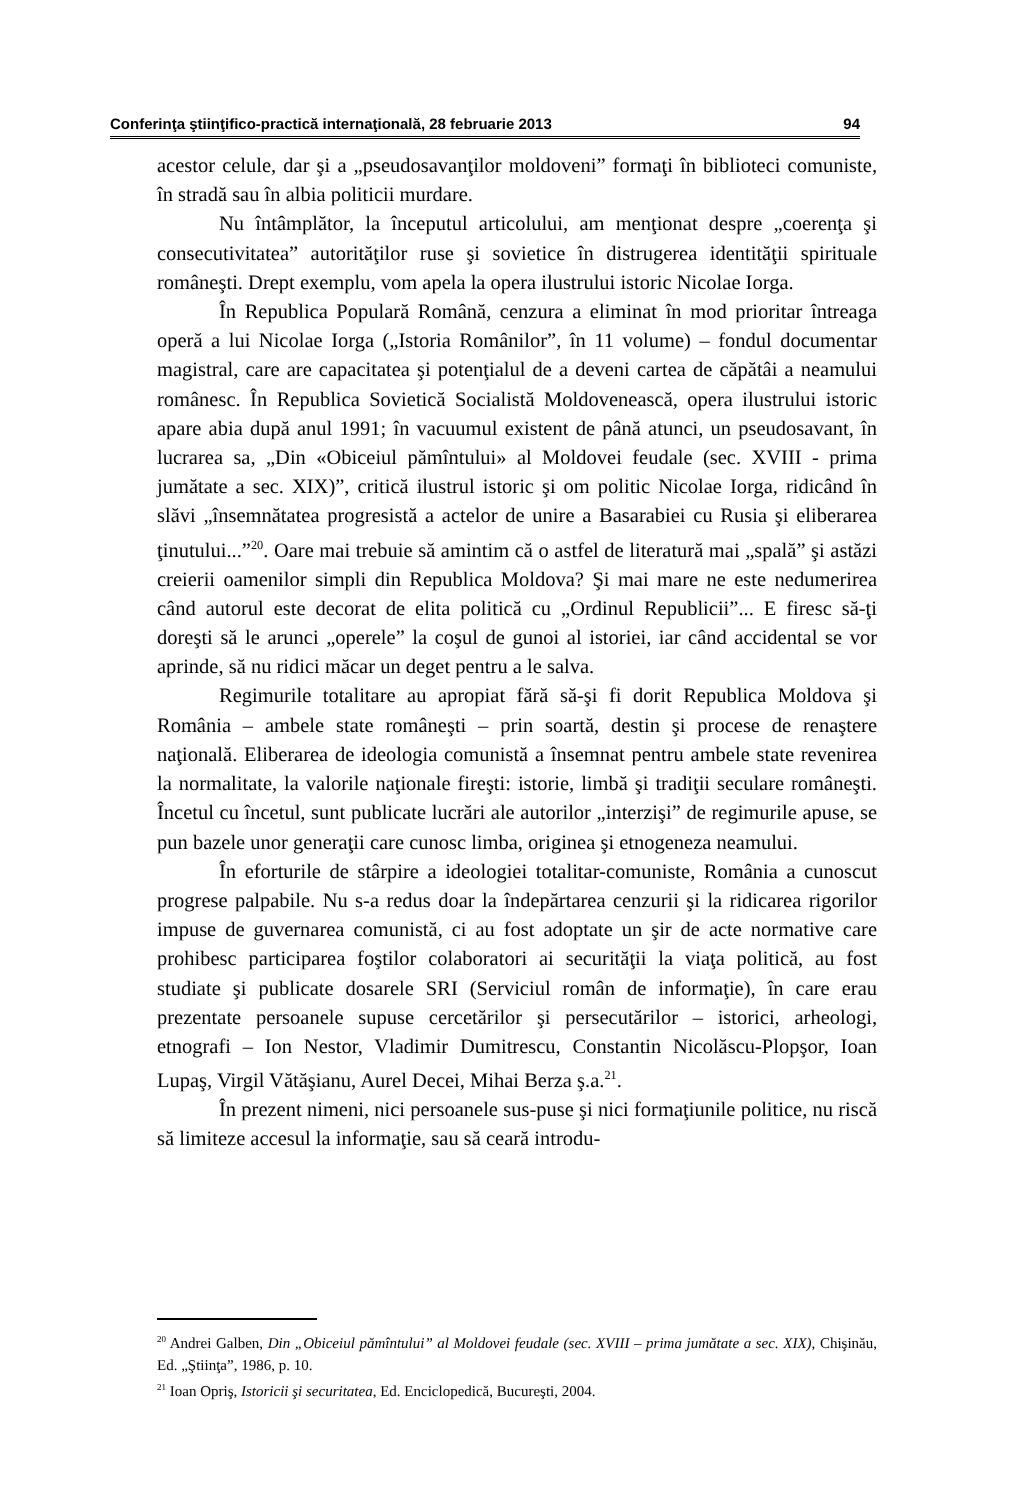Conferinţa ştiinţifico-practică internaţională, 28 februarie 2013 94
acestor celule, dar şi a „pseudosavanţilor moldoveni” formaţi în biblioteci comuniste, în stradă sau în albia politicii murdare.
Nu întâmplător, la începutul articolului, am menţionat despre „coerenţa şi consecutivitatea” autorităţilor ruse şi sovietice în distrugerea identităţii spirituale româneşti. Drept exemplu, vom apela la opera ilustrului istoric Nicolae Iorga.
În Republica Populară Română, cenzura a eliminat în mod prioritar întreaga operă a lui Nicolae Iorga („Istoria Românilor”, în 11 volume) – fondul documentar magistral, care are capacitatea şi potenţialul de a deveni cartea de căpătâi a neamului românesc. În Republica Sovietică Socialistă Moldovenească, opera ilustrului istoric apare abia după anul 1991; în vacuumul existent de până atunci, un pseudosavant, în lucrarea sa, „Din «Obiceiul pămîntului» al Moldovei feudale (sec. XVIII - prima jumătate a sec. XIX)”, critică ilustrul istoric şi om politic Nicolae Iorga, ridicând în slăvi „însemnătatea progresistă a actelor de unire a Basarabiei cu Rusia şi eliberarea ţinutului...”<sup>20</sup>. Oare mai trebuie să amintim că o astfel de literatură mai „spală” şi astăzi creierii oamenilor simpli din Republica Moldova? Şi mai mare ne este nedumerirea când autorul este decorat de elita politică cu „Ordinul Republicii”... E firesc să-ţi doreşti să le arunci „operele” la coşul de gunoi al istoriei, iar când accidental se vor aprinde, să nu ridici măcar un deget pentru a le salva.
Regimurile totalitare au apropiat fără să-şi fi dorit Republica Moldova şi România – ambele state româneşti – prin soartă, destin şi procese de renaştere naţională. Eliberarea de ideologia comunistă a însemnat pentru ambele state revenirea la normalitate, la valorile naţionale fireşti: istorie, limbă şi tradiţii seculare româneşti. Încetul cu încetul, sunt publicate lucrări ale autorilor „interzişi” de regimurile apuse, se pun bazele unor generaţii care cunosc limba, originea şi etnogeneza neamului.
În eforturile de stârpire a ideologiei totalitar-comuniste, România a cunoscut progrese palpabile. Nu s-a redus doar la îndepărtarea cenzurii şi la ridicarea rigorilor impuse de guvernarea comunistă, ci au fost adoptate un şir de acte normative care prohibesc participarea foştilor colaboratori ai securităţii la viaţa politică, au fost studiate şi publicate dosarele SRI (Serviciul român de informaţie), în care erau prezentate persoanele supuse cercetărilor şi persecutărilor – istorici, arheologi, etnografi – Ion Nestor, Vladimir Dumitrescu, Constantin Nicolăscu-Plopşor, Ioan Lupaş, Virgil Vătăşianu, Aurel Decei, Mihai Berza ş.a.<sup>21</sup>.
În prezent nimeni, nici persoanele sus-puse şi nici formaţiunile politice, nu riscă să limiteze accesul la informaţie, sau să ceară introdu-
<sup>20</sup> Andrei Galben, Din „Obiceiul pămîntului” al Moldovei feudale (sec. XVIII – prima jumătate a sec. XIX), Chişinău, Ed. „Ştiinţa”, 1986, p. 10.
<sup>21</sup> Ioan Opriş, Istoricii şi securitatea, Ed. Enciclopedică, Bucureşti, 2004.